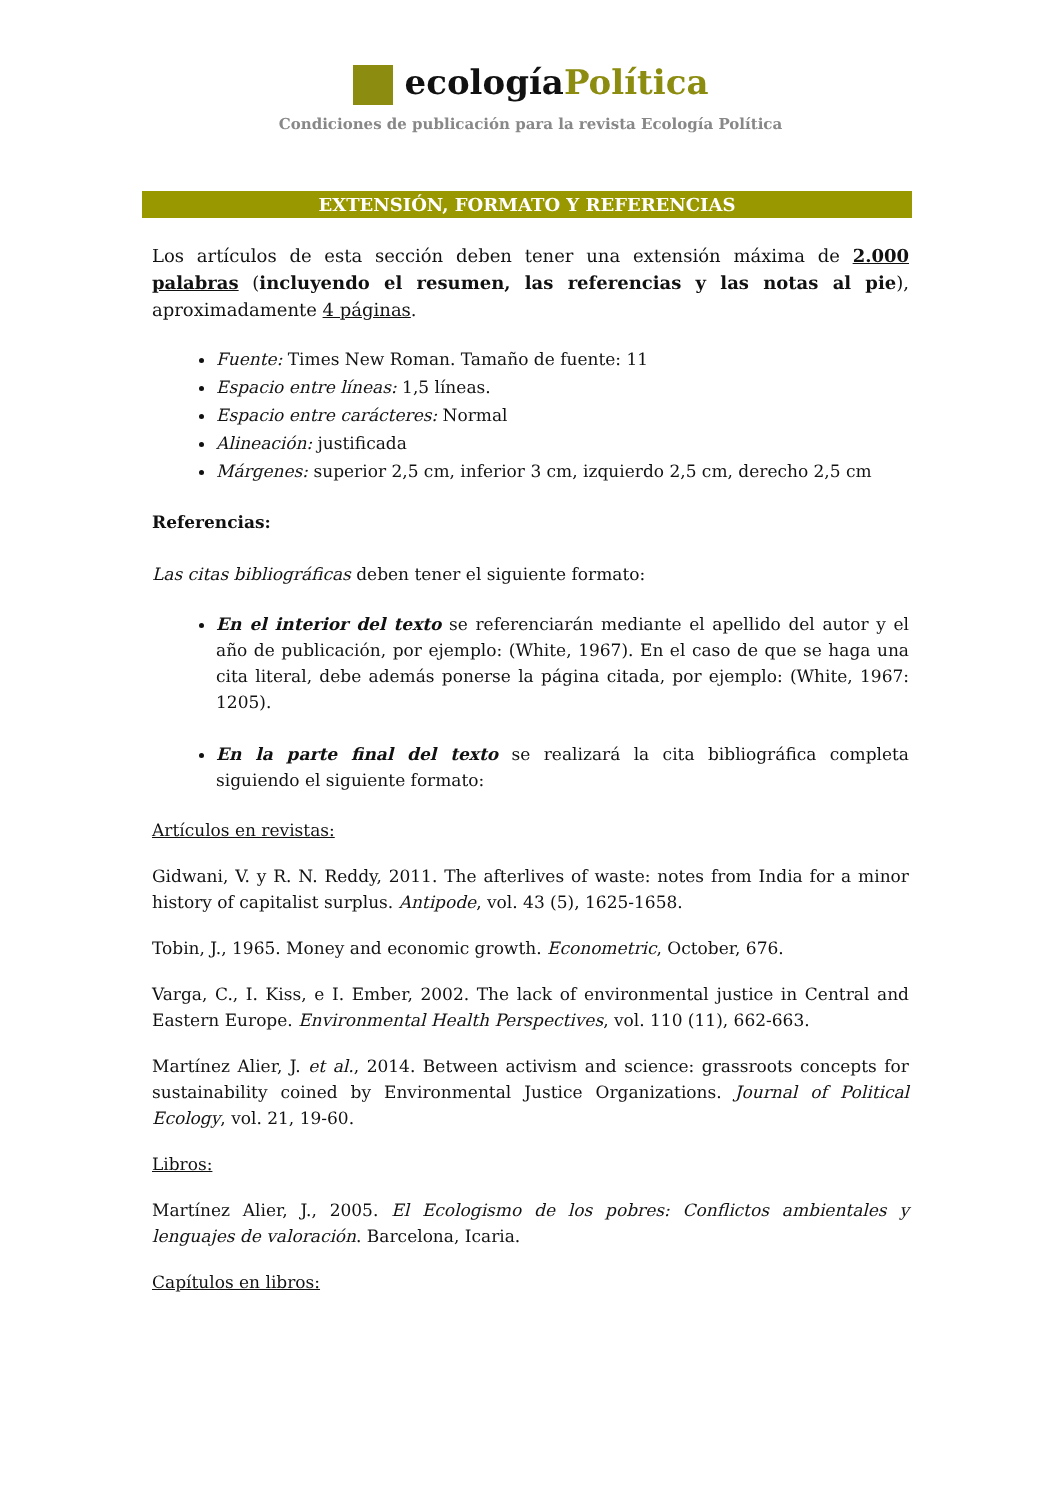ecologíaPolítica
Condiciones de publicación para la revista Ecología Política
EXTENSIÓN, FORMATO Y REFERENCIAS
Los artículos de esta sección deben tener una extensión máxima de 2.000 palabras (incluyendo el resumen, las referencias y las notas al pie), aproximadamente 4 páginas.
Fuente: Times New Roman. Tamaño de fuente: 11
Espacio entre líneas: 1,5 líneas.
Espacio entre carácteres: Normal
Alineación: justificada
Márgenes: superior 2,5 cm, inferior 3 cm, izquierdo 2,5 cm, derecho 2,5 cm
Referencias:
Las citas bibliográficas deben tener el siguiente formato:
En el interior del texto se referenciarán mediante el apellido del autor y el año de publicación, por ejemplo: (White, 1967). En el caso de que se haga una cita literal, debe además ponerse la página citada, por ejemplo: (White, 1967: 1205).
En la parte final del texto se realizará la cita bibliográfica completa siguiendo el siguiente formato:
Artículos en revistas:
Gidwani, V. y R. N. Reddy, 2011. The afterlives of waste: notes from India for a minor history of capitalist surplus. Antipode, vol. 43 (5), 1625-1658.
Tobin, J., 1965. Money and economic growth. Econometric, October, 676.
Varga, C., I. Kiss, e I. Ember, 2002. The lack of environmental justice in Central and Eastern Europe. Environmental Health Perspectives, vol. 110 (11), 662-663.
Martínez Alier, J. et al., 2014. Between activism and science: grassroots concepts for sustainability coined by Environmental Justice Organizations. Journal of Political Ecology, vol. 21, 19-60.
Libros:
Martínez Alier, J., 2005. El Ecologismo de los pobres: Conflictos ambientales y lenguajes de valoración. Barcelona, Icaria.
Capítulos en libros: